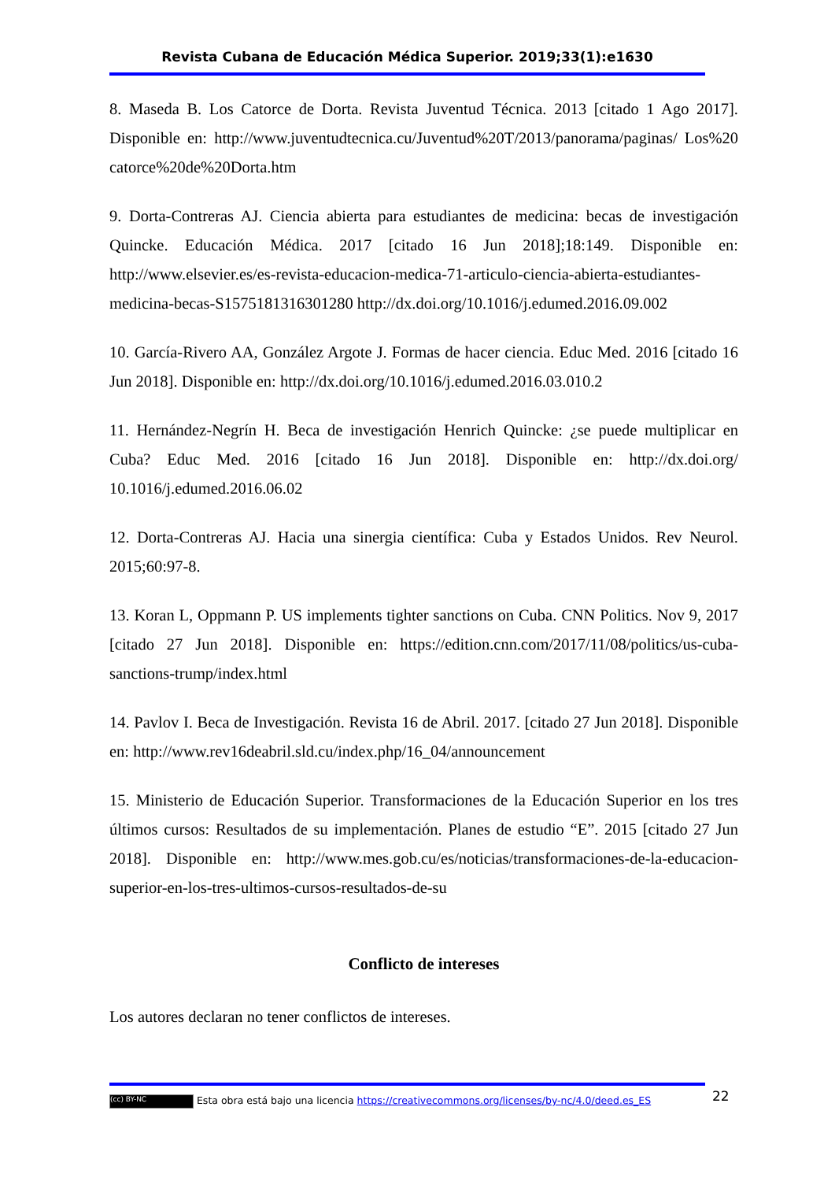Revista Cubana de Educación Médica Superior. 2019;33(1):e1630
8. Maseda B. Los Catorce de Dorta. Revista Juventud Técnica. 2013 [citado 1 Ago 2017]. Disponible en: http://www.juventudtecnica.cu/Juventud%20T/2013/panorama/paginas/ Los%20 catorce%20de%20Dorta.htm
9. Dorta-Contreras AJ. Ciencia abierta para estudiantes de medicina: becas de investigación Quincke. Educación Médica. 2017 [citado 16 Jun 2018];18:149. Disponible en: http://www.elsevier.es/es-revista-educacion-medica-71-articulo-ciencia-abierta-estudiantes-medicina-becas-S1575181316301280 http://dx.doi.org/10.1016/j.edumed.2016.09.002
10. García-Rivero AA, González Argote J. Formas de hacer ciencia. Educ Med. 2016 [citado 16 Jun 2018]. Disponible en: http://dx.doi.org/10.1016/j.edumed.2016.03.010.2
11. Hernández-Negrín H. Beca de investigación Henrich Quincke: ¿se puede multiplicar en Cuba? Educ Med. 2016 [citado 16 Jun 2018]. Disponible en: http://dx.doi.org/ 10.1016/j.edumed.2016.06.02
12. Dorta-Contreras AJ. Hacia una sinergia científica: Cuba y Estados Unidos. Rev Neurol. 2015;60:97-8.
13. Koran L, Oppmann P. US implements tighter sanctions on Cuba. CNN Politics. Nov 9, 2017 [citado 27 Jun 2018]. Disponible en: https://edition.cnn.com/2017/11/08/politics/us-cuba-sanctions-trump/index.html
14. Pavlov I. Beca de Investigación. Revista 16 de Abril. 2017. [citado 27 Jun 2018]. Disponible en: http://www.rev16deabril.sld.cu/index.php/16_04/announcement
15. Ministerio de Educación Superior. Transformaciones de la Educación Superior en los tres últimos cursos: Resultados de su implementación. Planes de estudio “E”. 2015 [citado 27 Jun 2018]. Disponible en: http://www.mes.gob.cu/es/noticias/transformaciones-de-la-educacion-superior-en-los-tres-ultimos-cursos-resultados-de-su
Conflicto de intereses
Los autores declaran no tener conflictos de intereses.
22
(cc) BY-NC Esta obra está bajo una licencia https://creativecommons.org/licenses/by-nc/4.0/deed.es_ES